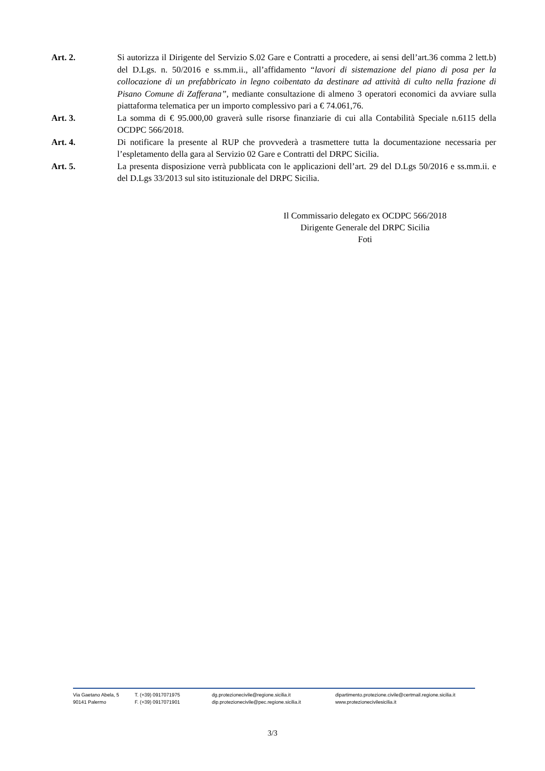Art. 2. Si autorizza il Dirigente del Servizio S.02 Gare e Contratti a procedere, ai sensi dell’art.36 comma 2 lett.b) del D.Lgs. n. 50/2016 e ss.mm.ii., all’affidamento “lavori di sistemazione del piano di posa per la collocazione di un prefabbricato in legno coibentato da destinare ad attività di culto nella frazione di Pisano Comune di Zafferana”, mediante consultazione di almeno 3 operatori economici da avviare sulla piattaforma telematica per un importo complessivo pari a € 74.061,76.
Art. 3. La somma di € 95.000,00 graverà sulle risorse finanziarie di cui alla Contabilità Speciale n.6115 della OCDPC 566/2018.
Art. 4. Di notificare la presente al RUP che provvederà a trasmettere tutta la documentazione necessaria per l’espletamento della gara al Servizio 02 Gare e Contratti del DRPC Sicilia.
Art. 5. La presenta disposizione verrà pubblicata con le applicazioni dell’art. 29 del D.Lgs 50/2016 e ss.mm.ii. e del D.Lgs 33/2013 sul sito istituzionale del DRPC Sicilia.
Il Commissario delegato ex OCDPC 566/2018
Dirigente Generale del DRPC Sicilia
Foti
Via Gaetano Abela, 5
90141 Palermo
T. (+39) 0917071975
F. (+39) 0917071901
dg.protezionecivile@regione.sicilia.it
dip.protezionecivile@pec.regione.sicilia.it
dipartimento.protezione.civile@certmail.regione.sicilia.it
www.protezionecivilesicilia.it
3/3